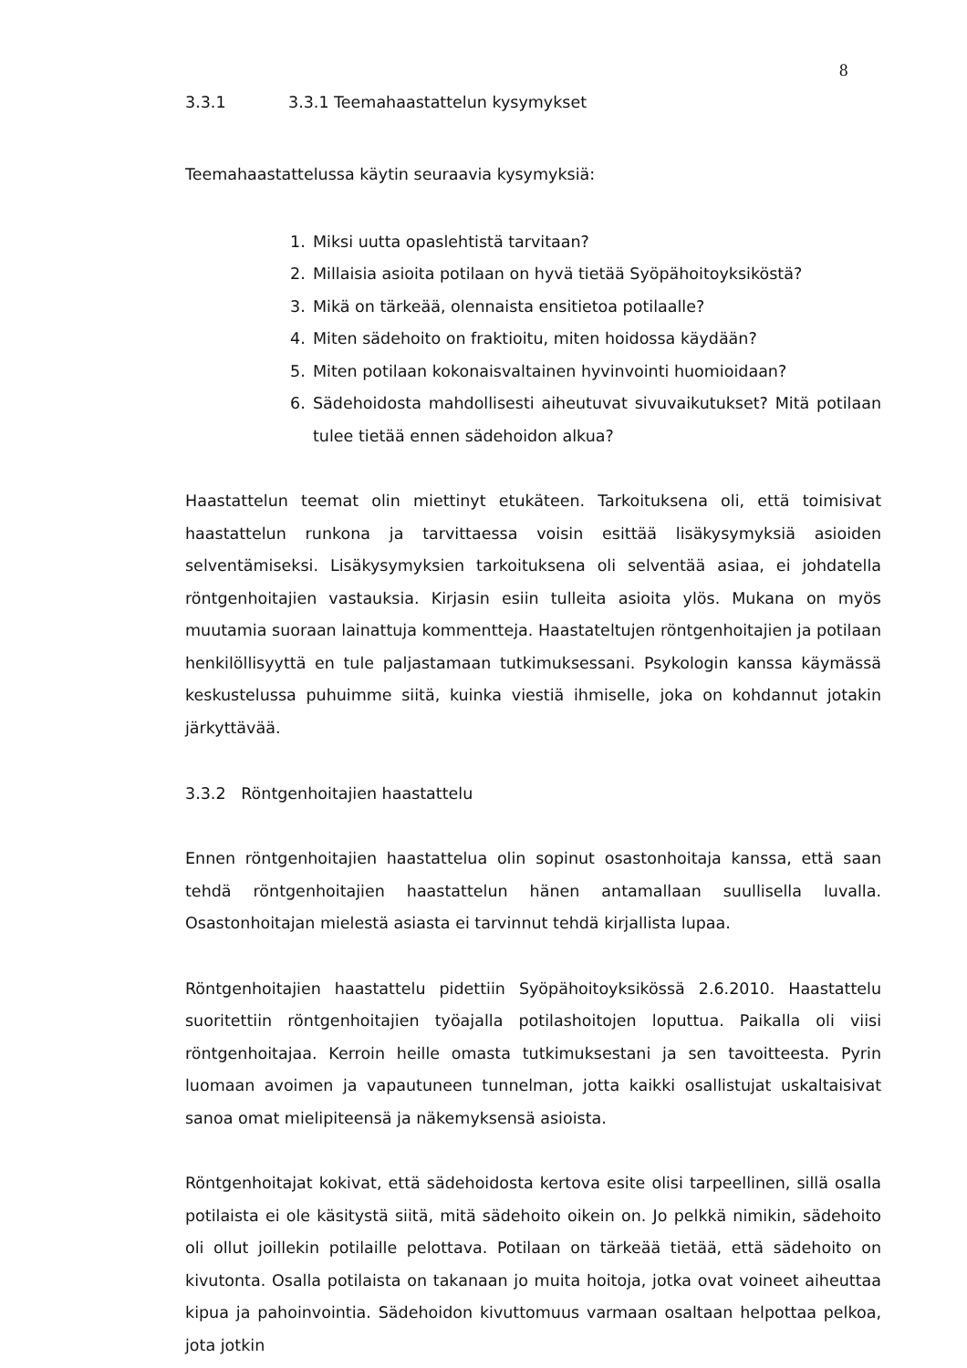8
3.3.1 3.3.1 Teemahaastattelun kysymykset
Teemahaastattelussa käytin seuraavia kysymyksiä:
1. Miksi uutta opaslehtistä tarvitaan?
2. Millaisia asioita potilaan on hyvä tietää Syöpähoitoyksiköstä?
3. Mikä on tärkeää, olennaista ensitietoa potilaalle?
4. Miten sädehoito on fraktioitu, miten hoidossa käydään?
5. Miten potilaan kokonaisvaltainen hyvinvointi huomioidaan?
6. Sädehoidosta mahdollisesti aiheutuvat sivuvaikutukset? Mitä potilaan tulee tietää ennen sädehoidon alkua?
Haastattelun teemat olin miettinyt etukäteen. Tarkoituksena oli, että toimisivat haastattelun runkona ja tarvittaessa voisin esittää lisäkysymyksiä asioiden selventämiseksi. Lisäkysymyksien tarkoituksena oli selventää asiaa, ei johdatella röntgenhoitajien vastauksia. Kirjasin esiin tulleita asioita ylös. Mukana on myös muutamia suoraan lainattuja kommentteja. Haastateltujen röntgenhoitajien ja potilaan henkilöllisyyttä en tule paljastamaan tutkimuksessani. Psykologin kanssa käymässä keskustelussa puhuimme siitä, kuinka viestiä ihmiselle, joka on kohdannut jotakin järkyttävää.
3.3.2 Röntgenhoitajien haastattelu
Ennen röntgenhoitajien haastattelua olin sopinut osastonhoitaja kanssa, että saan tehdä röntgenhoitajien haastattelun hänen antamallaan suullisella luvalla. Osastonhoitajan mielestä asiasta ei tarvinnut tehdä kirjallista lupaa.
Röntgenhoitajien haastattelu pidettiin Syöpähoitoyksikössä 2.6.2010. Haastattelu suoritettiin röntgenhoitajien työajalla potilashoitojen loputtua. Paikalla oli viisi röntgenhoitajaa. Kerroin heille omasta tutkimuksestani ja sen tavoitteesta. Pyrin luomaan avoimen ja vapautuneen tunnelman, jotta kaikki osallistujat uskaltaisivat sanoa omat mielipiteensä ja näkemyksensä asioista.
Röntgenhoitajat kokivat, että sädehoidosta kertova esite olisi tarpeellinen, sillä osalla potilaista ei ole käsitystä siitä, mitä sädehoito oikein on. Jo pelkkä nimikin, sädehoito oli ollut joillekin potilaille pelottava. Potilaan on tärkeää tietää, että sädehoito on kivutonta. Osalla potilaista on takanaan jo muita hoitoja, jotka ovat voineet aiheuttaa kipua ja pahoinvointia. Sädehoidon kivuttomuus varmaan osaltaan helpottaa pelkoa, jota jotkin